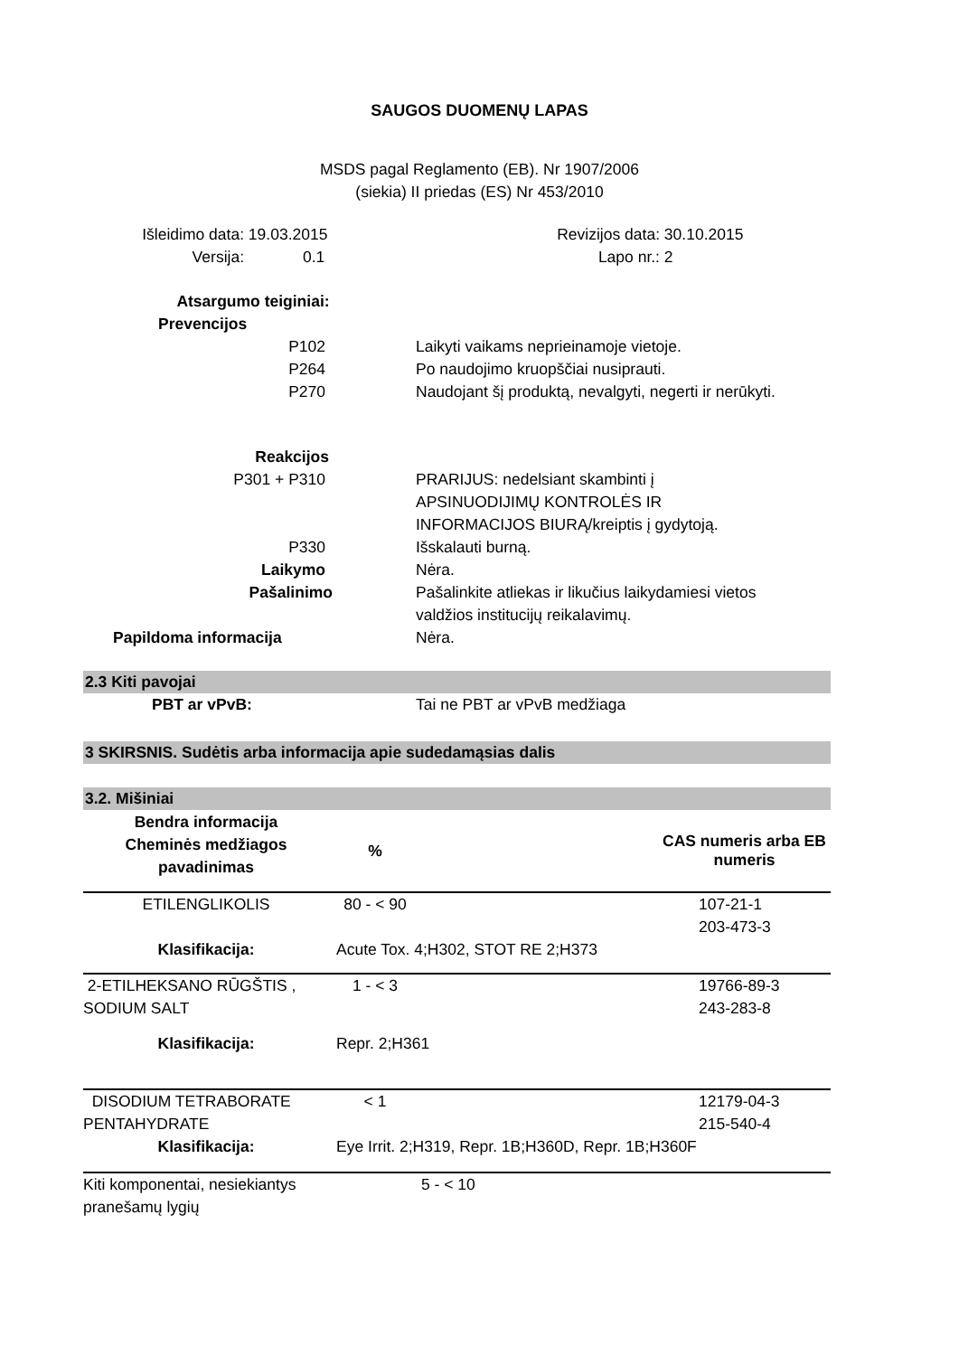SAUGOS DUOMENŲ LAPAS
MSDS pagal Reglamento (EB). Nr 1907/2006
(siekia) II priedas (ES) Nr 453/2010
| Išleidimo data: | 19.03.2015 | Revizijos data: | 30.10.2015 |
| Versija: | 0.1 | Lapo nr.: | 2 |
| Atsargumo teiginiai: | |
| Prevencijos | |
| P102 | Laikyti vaikams neprieinamoje vietoje. |
| P264 | Po naudojimo kruopščiai nusiprauti. |
| P270 | Naudojant šį produktą, nevalgyti, negerti ir nerūkyti. |
| Reakcijos | |
| P301 + P310 | PRARIJUS: nedelsiant skambinti į APSINUODIJIMŲ KONTROLĖS IR INFORMACIJOS BIURĄ/kreiptis į gydytoją. |
| P330 | Išskalauti burną. |
| Laikymo | Nėra. |
| Pašalinimo | Pašalinkite atliekas ir likučius laikydamiesi vietos valdžios institucijų reikalavimų. |
| Papildoma informacija | Nėra. |
2.3 Kiti pavojai
| PBT ar vPvB: | Tai ne PBT ar vPvB medžiaga |
3 SKIRSNIS. Sudėtis arba informacija apie sudedamąsias dalis
3.2. Mišiniai
| Bendra informacija Cheminės medžiagos pavadinimas | % | | CAS numeris arba EB numeris |
| --- | --- | --- | --- |
| ETILENGLIKOLIS | 80 - < 90 | | 107-21-1 203-473-3 |
| Klasifikacija: | Acute Tox. 4;H302, STOT RE 2;H373 | | |
| 2-ETILHEKSANO RŪGŠTIS , SODIUM SALT | 1 - < 3 | | 19766-89-3 243-283-8 |
| Klasifikacija: | Repr. 2;H361 | | |
| DISODIUM TETRABORATE PENTAHYDRATE | < 1 | | 12179-04-3 215-540-4 |
| Klasifikacija: | Eye Irrit. 2;H319, Repr. 1B;H360D, Repr. 1B;H360F | | |
| Kiti komponentai, nesiekiantys pranešamų lygių | | 5 - < 10 | |